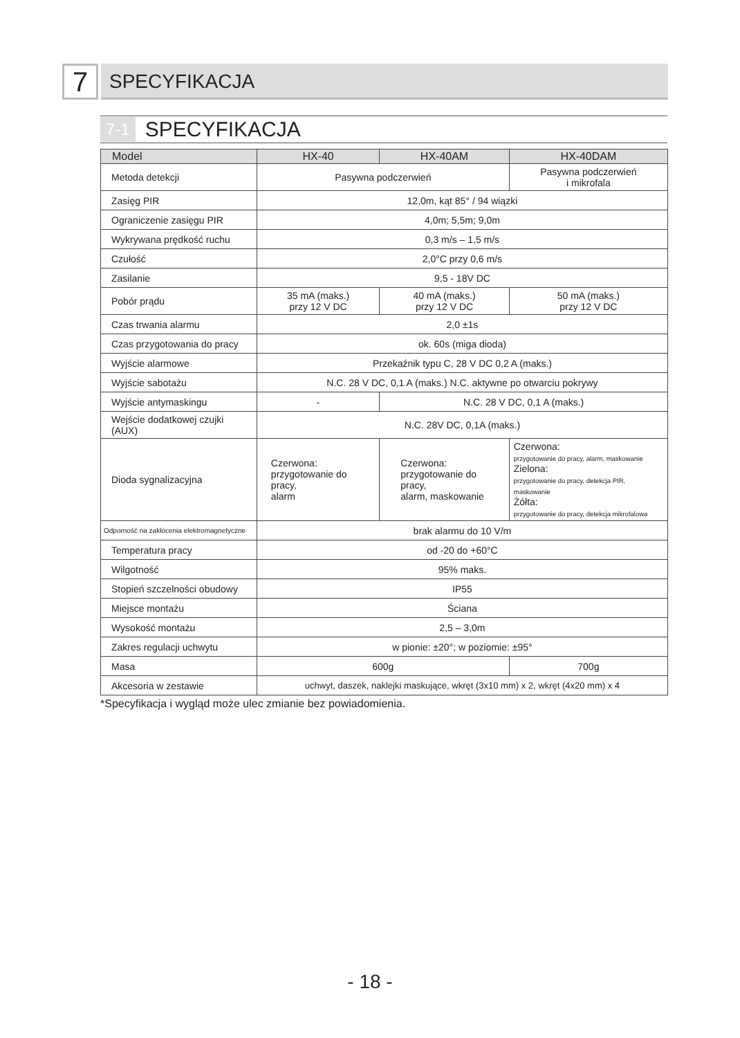7
SPECYFIKACJA
7-1 SPECYFIKACJA
| Model | HX-40 | HX-40AM | HX-40DAM |
| --- | --- | --- | --- |
| Metoda detekcji | Pasywna podczerwień | | Pasywna podczerwień i mikrofala |
| Zasięg PIR | 12,0m, kąt 85° / 94 wiązki | | |
| Ograniczenie zasięgu PIR | 4,0m; 5,5m; 9,0m | | |
| Wykrywana prędkość ruchu | 0,3 m/s – 1,5 m/s | | |
| Czułość | 2,0°C przy 0,6 m/s | | |
| Zasilanie | 9,5 - 18V DC | | |
| Pobór prądu | 35 mA (maks.) przy 12 V DC | 40 mA (maks.) przy 12 V DC | 50 mA (maks.) przy 12 V DC |
| Czas trwania alarmu | 2,0 ±1s | | |
| Czas przygotowania do pracy | ok. 60s (miga dioda) | | |
| Wyjście alarmowe | Przekaźnik typu C, 28 V DC 0,2 A (maks.) | | |
| Wyjście sabotażu | N.C. 28 V DC, 0,1 A (maks.) N.C. aktywne po otwarciu pokrywy | | |
| Wyjście antymaskingu | - | N.C. 28 V DC, 0,1 A (maks.) | |
| Wejście dodatkowej czujki (AUX) | N.C. 28V DC, 0,1A (maks.) | | |
| Dioda sygnalizacyjna | Czerwona: przygotowanie do pracy, alarm | Czerwona: przygotowanie do pracy, alarm, maskowanie | Czerwona: przygotowanie do pracy, alarm, maskowanie Zielona: przygotowanie do pracy, detekcja PIR, maskowanie Żółta: przygotowanie do pracy, detekcja mikrofalowa |
| Odporność na zakłócenia elektromagnetyczne | brak alarmu do 10 V/m | | |
| Temperatura pracy | od -20 do +60°C | | |
| Wilgotność | 95% maks. | | |
| Stopień szczelności obudowy | IP55 | | |
| Miejsce montażu | Ściana | | |
| Wysokość montażu | 2,5 – 3,0m | | |
| Zakres regulacji uchwytu | w pionie: ±20°; w poziomie: ±95° | | |
| Masa | 600g | | 700g |
| Akcesoria w zestawie | uchwyt, daszek, naklejki maskujące, wkręt (3x10 mm) x 2, wkręt (4x20 mm) x 4 | | |
*Specyfikacja i wygląd może ulec zmianie bez powiadomienia.
- 18 -